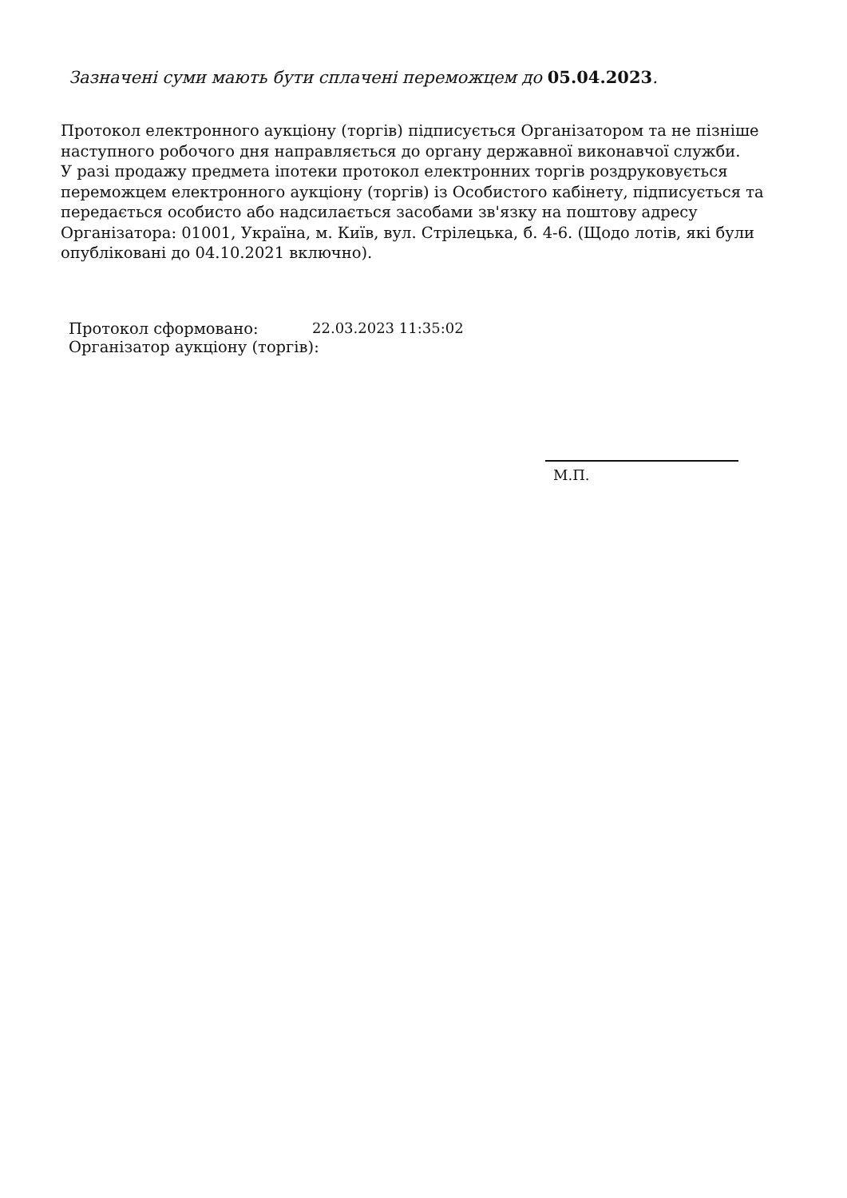Зазначені суми мають бути сплачені переможцем до 05.04.2023.
Протокол електронного аукціону (торгів) підписується Організатором та не пізніше наступного робочого дня направляється до органу державної виконавчої служби.
У разі продажу предмета іпотеки протокол електронних торгів роздруковується переможцем електронного аукціону (торгів) із Особистого кабінету, підписується та передається особисто або надсилається засобами зв'язку на поштову адресу Організатора: 01001, Україна, м. Київ, вул. Стрілецька, б. 4-6. (Щодо лотів, які були опубліковані до 04.10.2021 включно).
Протокол сформовано: 22.03.2023 11:35:02
Організатор аукціону (торгів):
М.П.